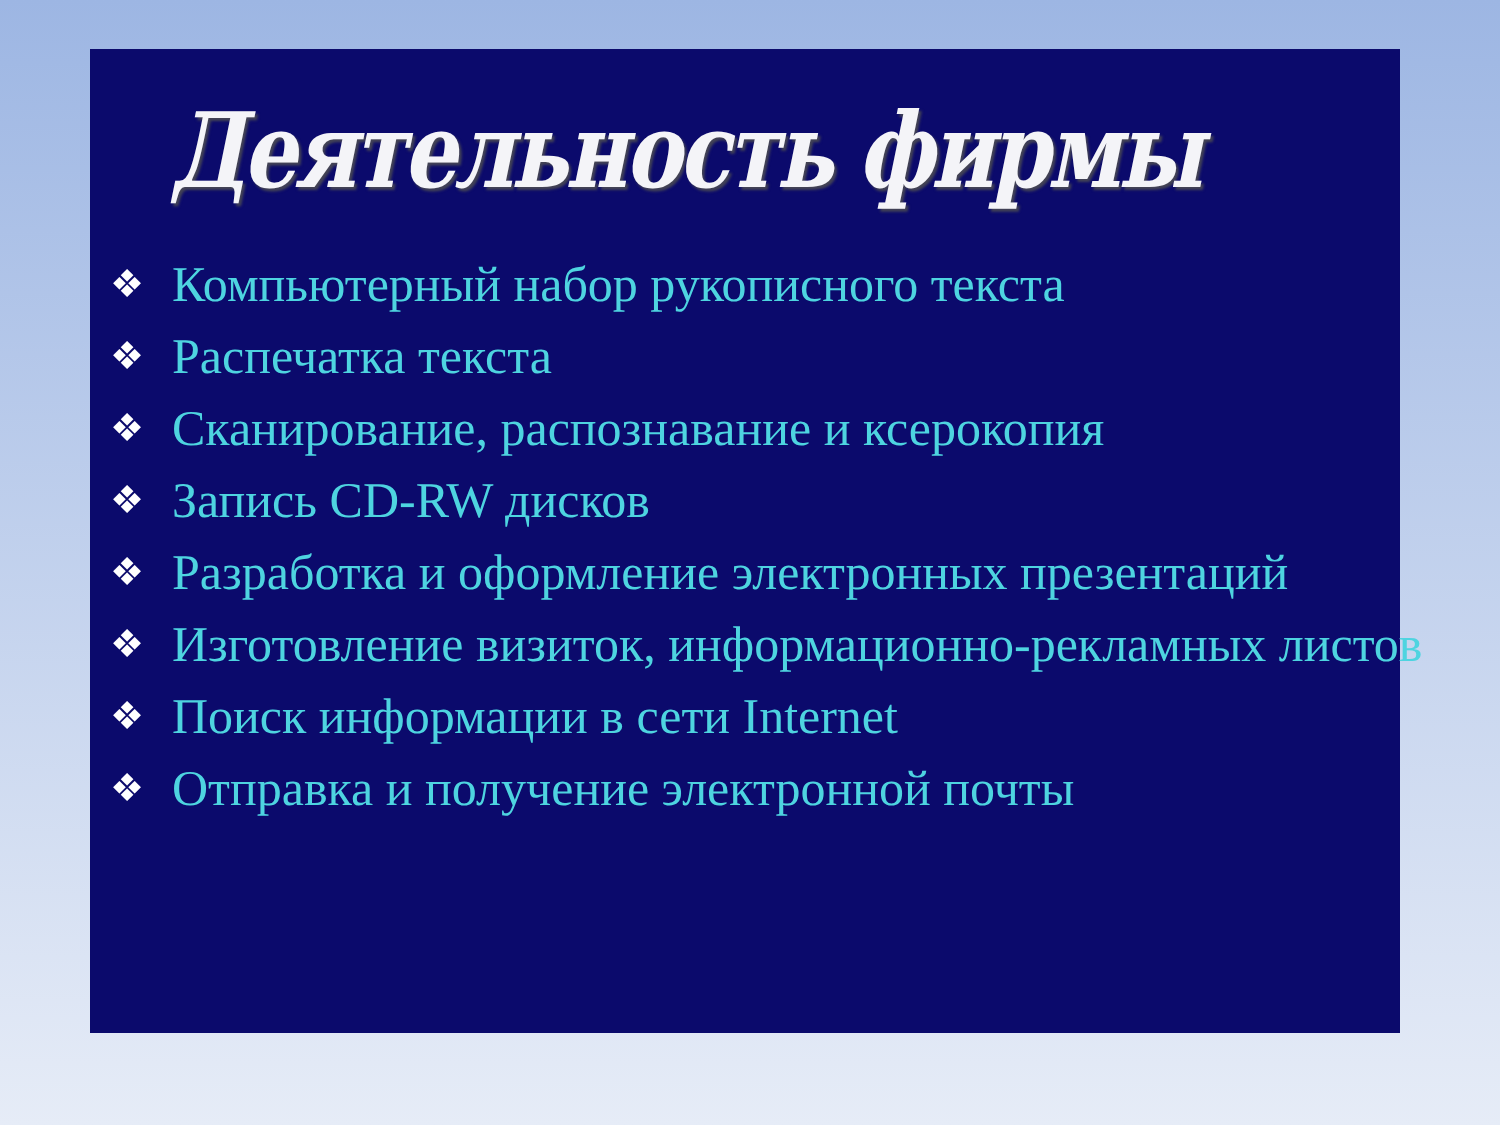Деятельность фирмы
❖ Компьютерный набор рукописного текста
❖ Распечатка текста
❖ Сканирование, распознавание и ксерокопия
❖ Запись CD-RW дисков
❖ Разработка и оформление электронных презентаций
❖ Изготовление визиток, информационно-рекламных листов
❖ Поиск информации в сети Internet
❖ Отправка и получение электронной почты